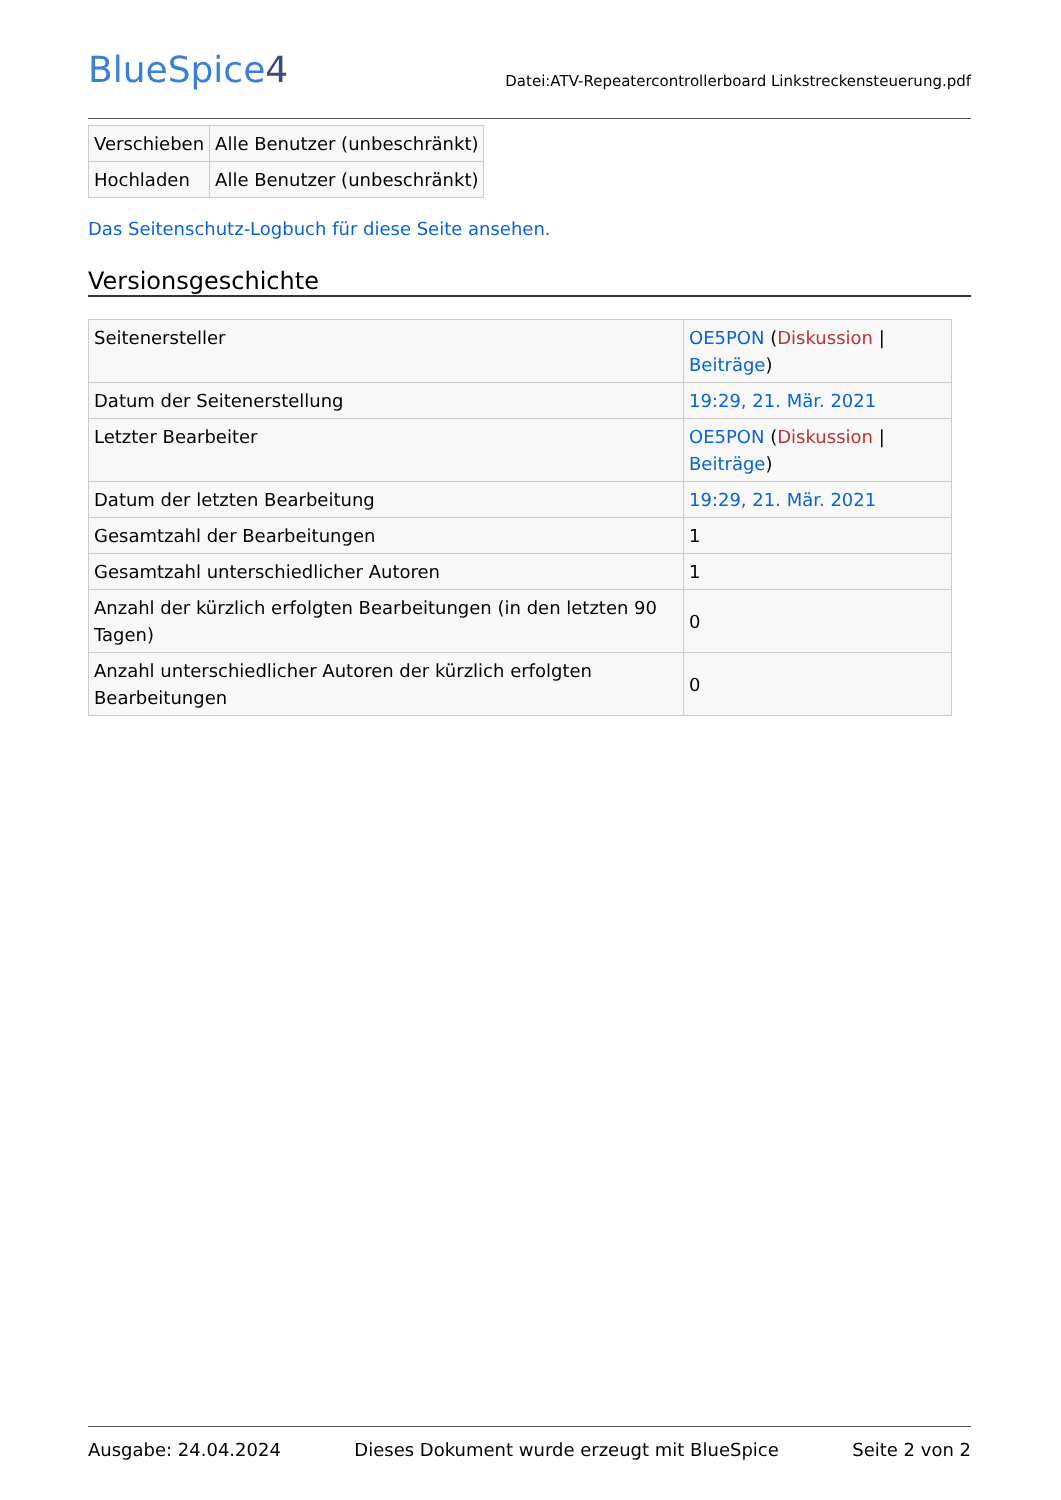BlueSpice4
Datei:ATV-Repeatercontrollerboard Linkstreckensteuerung.pdf
| Verschieben | Alle Benutzer (unbeschränkt) |
| Hochladen | Alle Benutzer (unbeschränkt) |
Das Seitenschutz-Logbuch für diese Seite ansehen.
Versionsgeschichte
| Seitenersteller | OE5PON ( Diskussion / Beiträge ) |
| Datum der Seitenerstellung | 19:29, 21. Mär. 2021 |
| Letzter Bearbeiter | OE5PON ( Diskussion / Beiträge ) |
| Datum der letzten Bearbeitung | 19:29, 21. Mär. 2021 |
| Gesamtzahl der Bearbeitungen | 1 |
| Gesamtzahl unterschiedlicher Autoren | 1 |
| Anzahl der kürzlich erfolgten Bearbeitungen (in den letzten 90 Tagen) | 0 |
| Anzahl unterschiedlicher Autoren der kürzlich erfolgten Bearbeitungen | 0 |
Ausgabe: 24.04.2024 Dieses Dokument wurde erzeugt mit BlueSpice Seite 2 von 2